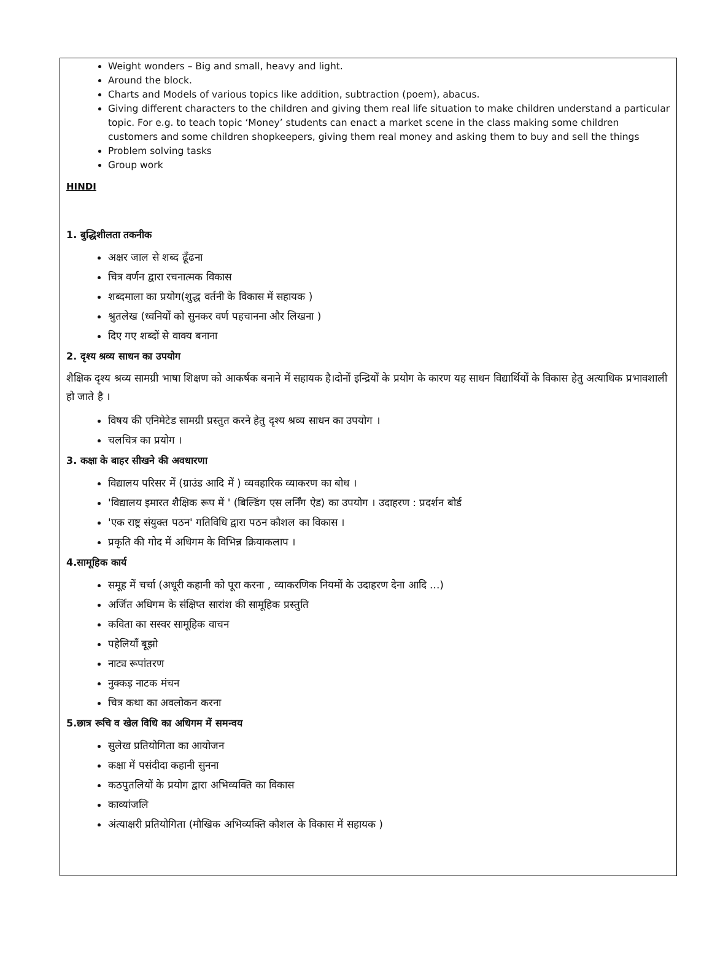Weight wonders – Big and small, heavy and light.
Around the block.
Charts and Models of various topics like addition, subtraction (poem), abacus.
Giving different characters to the children and giving them real life situation to make children understand a particular topic. For e.g. to teach topic ‘Money’ students can enact a market scene in the class making some children customers and some children shopkeepers, giving them real money and asking them to buy and sell the things
Problem solving tasks
Group work
HINDI
1. बुद्धिशीलता तकनीक
अक्षर जाल से शब्द ढूँढना
चित्र वर्णन द्वारा रचनात्मक विकास
शब्दमाला का प्रयोग(शुद्ध वर्तनी के विकास में सहायक )
श्रुतलेख (ध्वनियों को सुनकर वर्ण पहचानना और लिखना )
दिए गए शब्दों से वाक्य बनाना
2. दृश्य श्रव्य साधन का उपयोग
शैक्षिक दृश्य श्रव्य सामग्री भाषा शिक्षण को आकर्षक बनाने में सहायक है।दोनों इन्द्रियों के प्रयोग के कारण यह साधन विद्यार्थियों के विकास हेतु अत्याधिक प्रभावशाली हो जाते है ।
विषय की एनिमेटेड सामग्री प्रस्तुत करने हेतु दृश्य श्रव्य साधन का उपयोग ।
चलचित्र का प्रयोग ।
3. कक्षा के बाहर सीखने की अवधारणा
विद्यालय परिसर में (ग्राउंड आदि में ) व्यवहारिक व्याकरण का बोध ।
'विद्यालय इमारत शैक्षिक रूप में ' (बिल्डिंग एस लर्निंग ऐड) का उपयोग । उदाहरण : प्रदर्शन बोर्ड
'एक राष्ट्र संयुक्त पठन' गतिविधि द्वारा पठन कौशल का विकास ।
प्रकृति की गोद में अधिगम के विभिन्न क्रियाकलाप ।
4.सामूहिक कार्य
समूह में चर्चा (अधूरी कहानी को पूरा करना , व्याकरणिक नियमों के उदाहरण देना आदि ...)
अर्जित अधिगम के संक्षिप्त सारांश की सामूहिक प्रस्तुति
कविता का सस्वर सामूहिक वाचन
पहेलियाँ बूझो
नाट्य रूपांतरण
नुक्कड़ नाटक मंचन
चित्र कथा का अवलोकन करना
5.छात्र रूचि व खेल विधि का अधिगम में समन्वय
सुलेख प्रतियोगिता का आयोजन
कक्षा में पसंदीदा कहानी सुनना
कठपुतलियों के प्रयोग द्वारा अभिव्यक्ति का विकास
काव्यांजलि
अंत्याक्षरी प्रतियोगिता (मौखिक अभिव्यक्ति कौशल के विकास में सहायक )